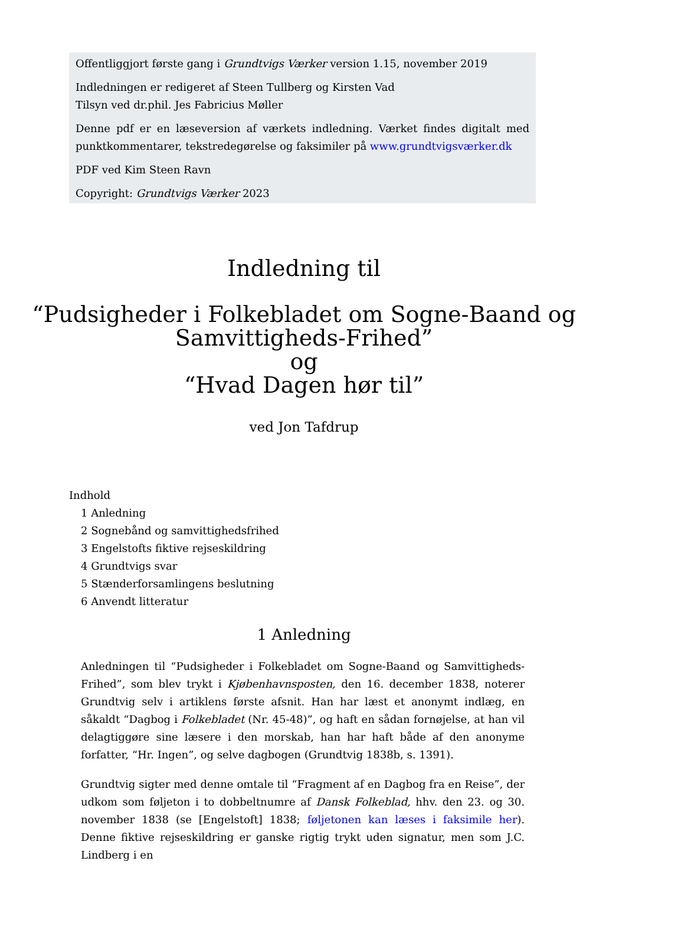Offentliggjort første gang i Grundtvigs Værker version 1.15, november 2019
Indledningen er redigeret af Steen Tullberg og Kirsten Vad
Tilsyn ved dr.phil. Jes Fabricius Møller
Denne pdf er en læseversion af værkets indledning. Værket findes digitalt med punktkommentarer, tekstredegørelse og faksimiler på www.grundtvigsværker.dk
PDF ved Kim Steen Ravn
Copyright: Grundtvigs Værker 2023
Indledning til
“Pudsigheder i Folkebladet om Sogne-Baand og Samvittigheds-Frihed”
og
“Hvad Dagen hør til”
ved Jon Tafdrup
Indhold
1 Anledning
2 Sognebånd og samvittighedsfrihed
3 Engelstofts fiktive rejseskildring
4 Grundtvigs svar
5 Stænderforsamlingens beslutning
6 Anvendt litteratur
1 Anledning
Anledningen til “Pudsigheder i Folkebladet om Sogne-Baand og Samvittigheds-Frihed”, som blev trykt i Kjøbenhavnsposten, den 16. december 1838, noterer Grundtvig selv i artiklens første afsnit. Han har læst et anonymt indlæg, en såkaldt “Dagbog i Folkebladet (Nr. 45-48)”, og haft en sådan fornøjelse, at han vil delagtiggøre sine læsere i den morskab, han har haft både af den anonyme forfatter, “Hr. Ingen”, og selve dagbogen (Grundtvig 1838b, s. 1391).
Grundtvig sigter med denne omtale til “Fragment af en Dagbog fra en Reise”, der udkom som føljeton i to dobbeltnumre af Dansk Folkeblad, hhv. den 23. og 30. november 1838 (se [Engelstoft] 1838; føljetonen kan læses i faksimile her). Denne fiktive rejseskildring er ganske rigtig trykt uden signatur, men som J.C. Lindberg i en